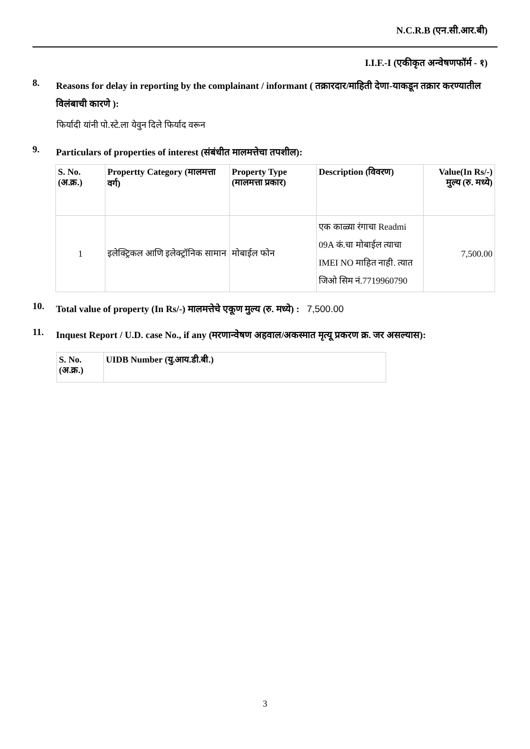N.C.R.B (एन.सी.आर.बी)
I.I.F.-I (एकीकृत अन्वेषणफॉर्म - १)
8.
Reasons for delay in reporting by the complainant / informant ( तक्रारदार/माहिती देणा-याकडून तक्रार करण्यातील विलंबाची कारणे ):
फिर्यादी यांनी पो.स्टे.ला येवुन दिले फिर्याद वरून
9.
Particulars of properties of interest (संबंधीत मालमत्तेचा तपशील):
| S. No. (अ.क्र.) | Propertty Category (मालमत्ता वर्ग) | Property Type (मालमत्ता प्रकार) | Description (विवरण) | Value(In Rs/-) मुल्य (रु. मध्ये) |
| --- | --- | --- | --- | --- |
| 1 | इलेक्ट्रिकल आणि इलेक्ट्रॉनिक सामान | मोबाईल फोन | एक काळ्या रंगाचा Readmi 09A कं.चा मोबाईल त्याचा IMEI NO माहित नाही. त्यात जिओ सिम नं.7719960790 | 7,500.00 |
10.
Total value of property (In Rs/-) मालमत्तेचे एकूण मुल्य (रु. मध्ये) : 7,500.00
11.
Inquest Report / U.D. case No., if any (मरणान्वेषण अहवाल/अकस्मात मृत्यू प्रकरण क्र. जर असल्यास):
| S. No. (अ.क्र.) | UIDB Number (यु.आय.डी.बी.) |
| --- | --- |
3